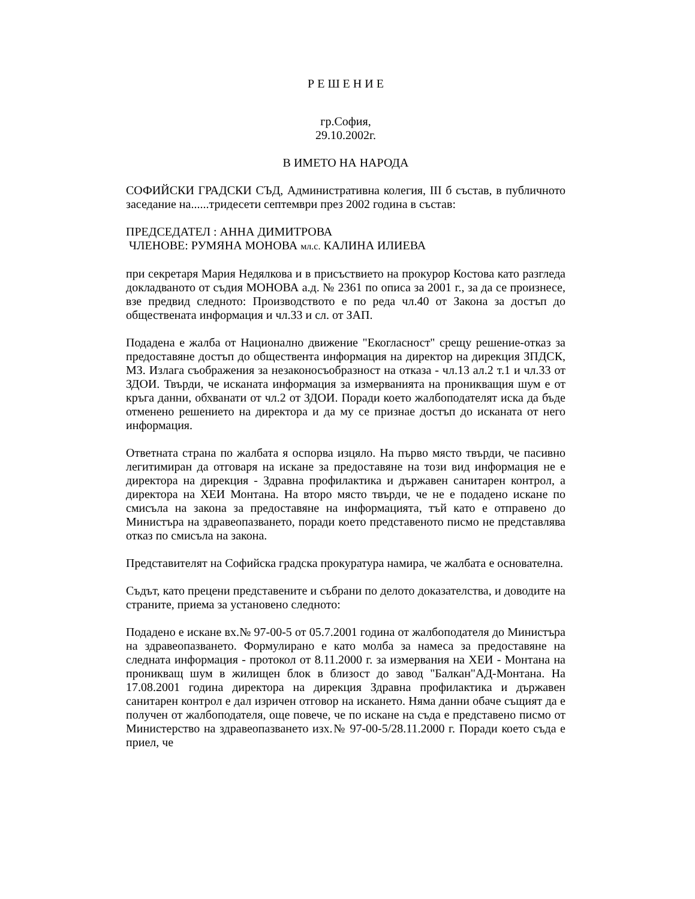Р Е Ш Е Н И Е
гр.София,
29.10.2002г.
В ИМЕТО НА НАРОДА
СОФИЙСКИ ГРАДСКИ СЪД, Административна колегия, III б състав, в публичното заседание на......тридесети септември през 2002 година в състав:
ПРЕДСЕДАТЕЛ : АННА ДИМИТРОВА
ЧЛЕНОВЕ: РУМЯНА МОНОВА мл.с. КАЛИНА ИЛИЕВА
при секретаря Мария Недялкова и в присъствието на прокурор Костова като разгледа докладваното от съдия МОНОВА а.д. № 2361 по описа за 2001 г., за да се произнесе, взе предвид следното: Производството е по реда чл.40 от Закона за достъп до обществената информация и чл.33 и сл. от ЗАП.
Подадена е жалба от Национално движение "Екогласност" срещу решение-отказ за предоставяне достъп до обществента информация на директор на дирекция ЗПДСК, МЗ. Излага съображения за незаконосъобразност на отказа - чл.13 ал.2 т.1 и чл.33 от ЗДОИ. Твърди, че исканата информация за измерванията на проникващия шум е от кръга данни, обхванати от чл.2 от ЗДОИ. Поради което жалбоподателят иска да бъде отменено решението на директора и да му се признае достъп до исканата от него информация.
Ответната страна по жалбата я оспорва изцяло. На първо място твърди, че пасивно легитимиран да отговаря на искане за предоставяне на този вид информация не е директора на дирекция - Здравна профилактика и държавен санитарен контрол, а директора на ХЕИ Монтана. На второ място твърди, че не е подадено искане по смисъла на закона за предоставяне на информацията, тъй като е отправено до Министъра на здравеопазването, поради което представеното писмо не представлява отказ по смисъла на закона.
Представителят на Софийска градска прокуратура намира, че жалбата е основателна.
Съдът, като прецени представените и събрани по делото доказателства, и доводите на страните, приема за установено следното:
Подадено е искане вх.№ 97-00-5 от 05.7.2001 година от жалбоподателя до Министъра на здравеопазването. Формулирано е като молба за намеса за предоставяне на следната информация - протокол от 8.11.2000 г. за измервания на ХЕИ - Монтана на проникващ шум в жилищен блок в близост до завод "Балкан"АД-Монтана. На 17.08.2001 година директора на дирекция Здравна профилактика и държавен санитарен контрол е дал изричен отговор на искането. Няма данни обаче същият да е получен от жалбоподателя, още повече, че по искане на съда е представено писмо от Министерство на здравеопазването изх.№ 97-00-5/28.11.2000 г. Поради което съда е приел, че